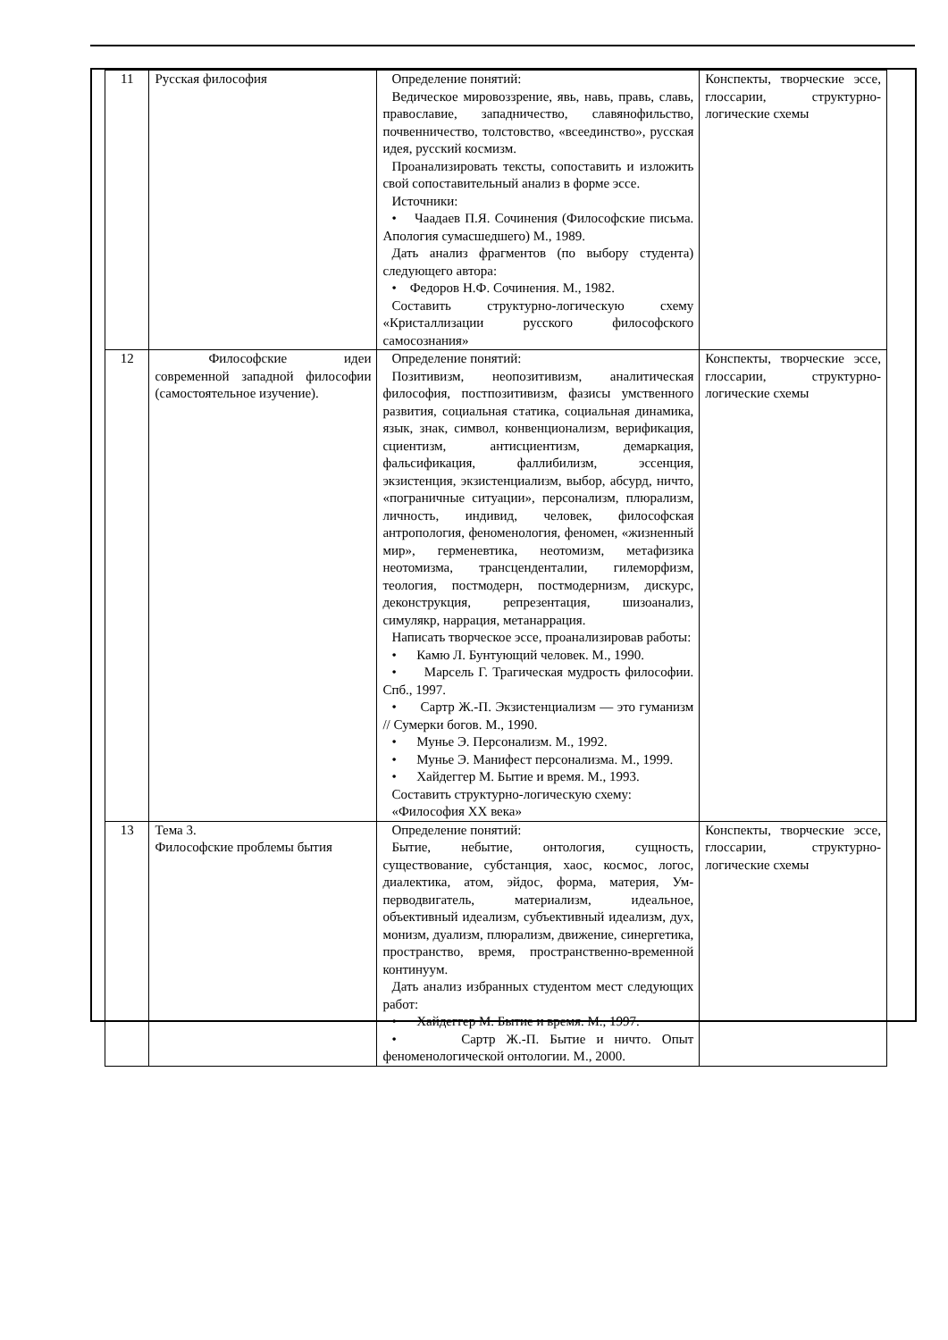| 11 | Русская философия | Определение понятий: Ведическое мировоззрение, явь, навь, правь, славь, православие, западничество, славянофильство, почвенничество, толстовство, «всеединство», русская идея, русский космизм. Проанализировать тексты, сопоставить и изложить свой сопоставительный анализ в форме эссе. Источники: • Чаадаев П.Я. Сочинения (Философские письма. Апология сумасшедшего) М., 1989. Дать анализ фрагментов (по выбору студента) следующего автора: • Федоров Н.Ф. Сочинения. М., 1982. Составить структурно-логическую схему «Кристаллизации русского философского самосознания» | Конспекты, творческие эссе, глоссарии, структурно-логические схемы |
| 12 | Философские идеи современной западной философии (самостоятельное изучение). | Определение понятий: Позитивизм, неопозитивизм, аналитическая философия, постпозитивизм, фазисы умственного развития, социальная статика, социальная динамика, язык, знак, символ, конвенционализм, верификация, сциентизм, антисциентизм, демаркация, фальсификация, фаллибилизм, эссенция, экзистенция, экзистенциализм, выбор, абсурд, ничто, «пограничные ситуации», персонализм, плюрализм, личность, индивид, человек, философская антропология, феноменология, феномен, «жизненный мир», герменевтика, неотомизм, метафизика неотомизма, трансценденталии, гилеморфизм, теология, постмодерн, постмодернизм, дискурс, деконструкция, репрезентация, шизоанализ, симулякр, наррация, метанаррация. Написать творческое эссе, проанализировав работы: • Камю Л. Бунтующий человек. М., 1990. • Марсель Г. Трагическая мудрость философии. Спб., 1997. • Сартр Ж.-П. Экзистенциализм — это гуманизм // Сумерки богов. М., 1990. • Мунье Э. Персонализм. М., 1992. • Мунье Э. Манифест персонализма. М., 1999. • Хайдеггер М. Бытие и время. М., 1993. Составить структурно-логическую схему: «Философия XX века» | Конспекты, творческие эссе, глоссарии, структурно-логические схемы |
| 13 | Тема 3. Философские проблемы бытия | Определение понятий: Бытие, небытие, онтология, сущность, существование, субстанция, хаос, космос, логос, диалектика, атом, эйдос, форма, материя, Ум- перводвигатель, материализм, идеальное, объективный идеализм, субъективный идеализм, дух, монизм, дуализм, плюрализм, движение, синергетика, пространство, время, пространственно-временной континуум. Дать анализ избранных студентом мест следующих работ: • Хайдеггер М. Бытие и время. М., 1997. • Сартр Ж.-П. Бытие и ничто. Опыт феноменологической онтологии. М., 2000. | Конспекты, творческие эссе, глоссарии, структурно-логические схемы |